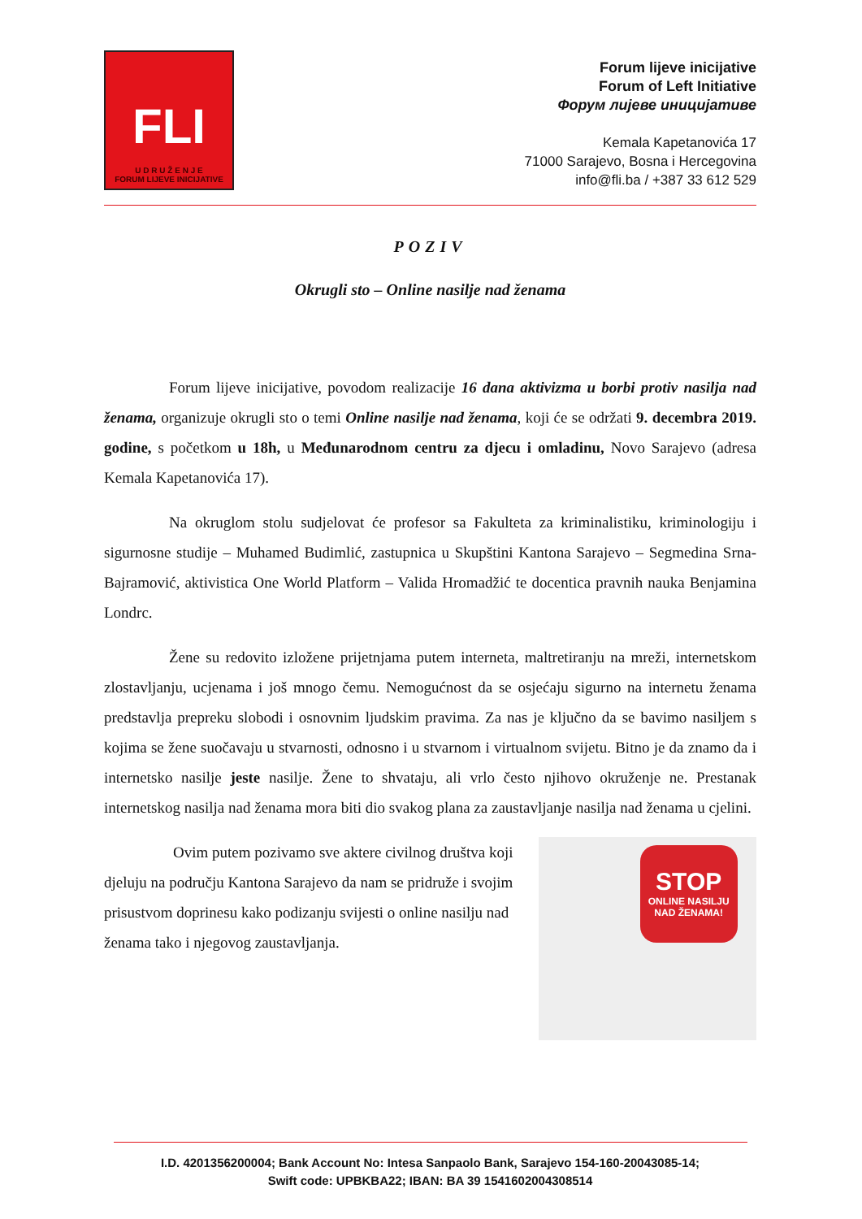FLI
U D R U Ž E N J E
FORUM LIJEVE INICIJATIVE
Forum lijeve inicijative
Forum of Left Initiative
Форум лијеве иницијативе
Kemala Kapetanovića 17
71000 Sarajevo, Bosna i Hercegovina
info@fli.ba / +387 33 612 529
POZIV
Okrugli sto – Online nasilje nad ženama
Forum lijeve inicijative, povodom realizacije 16 dana aktivizma u borbi protiv nasilja nad ženama, organizuje okrugli sto o temi Online nasilje nad ženama, koji će se održati 9. decembra 2019. godine, s početkom u 18h, u Međunarodnom centru za djecu i omladinu, Novo Sarajevo (adresa Kemala Kapetanovića 17).
Na okruglom stolu sudjelovat će profesor sa Fakulteta za kriminalistiku, kriminologiju i sigurnosne studije – Muhamed Budimlić, zastupnica u Skupštini Kantona Sarajevo – Segmedina Srna-Bajramović, aktivistica One World Platform – Valida Hromadžić te docentica pravnih nauka Benjamina Londrc.
Žene su redovito izložene prijetnjama putem interneta, maltretiranju na mreži, internetskom zlostavljanju, ucjenama i još mnogo čemu. Nemogućnost da se osjećaju sigurno na internetu ženama predstavlja prepreku slobodi i osnovnim ljudskim pravima. Za nas je ključno da se bavimo nasiljem s kojima se žene suočavaju u stvarnosti, odnosno i u stvarnom i virtualnom svijetu. Bitno je da znamo da i internetsko nasilje jeste nasilje. Žene to shvataju, ali vrlo često njihovo okruženje ne. Prestanak internetskog nasilja nad ženama mora biti dio svakog plana za zaustavljanje nasilja nad ženama u cjelini.
Ovim putem pozivamo sve aktere civilnog društva koji djeluju na području Kantona Sarajevo da nam se pridruže i svojim prisustvom doprinesu kako podizanju svijesti o online nasilju nad ženama tako i njegovog zaustavljanja.
STOP
ONLINE NASILJU
NAD ŽENAMA!
I.D. 4201356200004; Bank Account No: Intesa Sanpaolo Bank, Sarajevo 154-160-20043085-14;
Swift code: UPBKBA22; IBAN: BA 39 1541602004308514